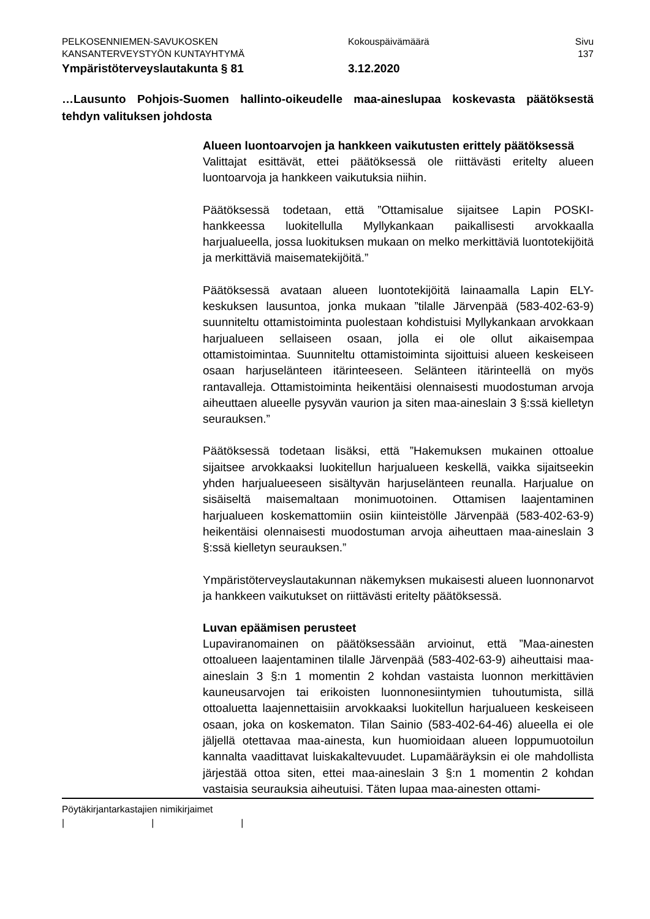PELKOSENNIEMEN-SAVUKOSKEN Kokouspäivämäärä Sivu
KANSANTERVEYSTYÖN KUNTAYHTYMÄ 137
Ympäristöterveyslautakunta § 81 3.12.2020
…Lausunto Pohjois-Suomen hallinto-oikeudelle maa-aineslupaa koskevasta päätöksestä tehdyn valituksen johdosta
Alueen luontoarvojen ja hankkeen vaikutusten erittely päätöksessä
Valittajat esittävät, ettei päätöksessä ole riittävästi eritelty alueen luontoarvoja ja hankkeen vaikutuksia niihin.
Päätöksessä todetaan, että ”Ottamisalue sijaitsee Lapin POSKI-hankkeessa luokitellulla Myllykankaan paikallisesti arvokkaalla harjualueella, jossa luokituksen mukaan on melko merkittäviä luontotekijöitä ja merkittäviä maisematekijöitä.”
Päätöksessä avataan alueen luontotekijöitä lainaamalla Lapin ELY-keskuksen lausuntoa, jonka mukaan ”tilalle Järvenpää (583-402-63-9) suunniteltu ottamistoiminta puolestaan kohdistuisi Myllykankaan arvokkaan harjualueen sellaiseen osaan, jolla ei ole ollut aikaisempaa ottamistoimintaa. Suunniteltu ottamistoiminta sijoittuisi alueen keskeiseen osaan harjuselänteen itärinteeseen. Selänteen itärinteellä on myös rantavalleja. Ottamistoiminta heikentäisi olennaisesti muodostuman arvoja aiheuttaen alueelle pysyvän vaurion ja siten maa-aineslain 3 §:ssä kielletyn seurauksen.”
Päätöksessä todetaan lisäksi, että ”Hakemuksen mukainen ottoalue sijaitsee arvokkaaksi luokitellun harjualueen keskellä, vaikka sijaitseekin yhden harjualueeseen sisältyvän harjuselänteen reunalla. Harjualue on sisäiseltä maisemaltaan monimuotoinen. Ottamisen laajentaminen harjualueen koskemattomiin osiin kiinteistölle Järvenpää (583-402-63-9) heikentäisi olennaisesti muodostuman arvoja aiheuttaen maa-aineslain 3 §:ssä kielletyn seurauksen.”
Ympäristöterveyslautakunnan näkemyksen mukaisesti alueen luonnonarvot ja hankkeen vaikutukset on riittävästi eritelty päätöksessä.
Luvan epäämisen perusteet
Lupaviranomainen on päätöksessään arvioinut, että ”Maa-ainesten ottoalueen laajentaminen tilalle Järvenpää (583-402-63-9) aiheuttaisi maa-aineslain 3 §:n 1 momentin 2 kohdan vastaista luonnon merkittävien kauneusarvojen tai erikoisten luonnonesiintymien tuhoutumista, sillä ottoaluetta laajennettaisiin arvokkaaksi luokitellun harjualueen keskeiseen osaan, joka on koskematon. Tilan Sainio (583-402-64-46) alueella ei ole jäljellä otettavaa maa-ainesta, kun huomioidaan alueen loppumuotoilun kannalta vaadittavat luiskakaltevuudet. Lupamääräyksin ei ole mahdollista järjestää ottoa siten, ettei maa-aineslain 3 §:n 1 momentin 2 kohdan vastaisia seurauksia aiheutuisi. Täten lupaa maa-ainesten ottami-
Pöytäkirjantarkastajien nimikirjaimet
| | |